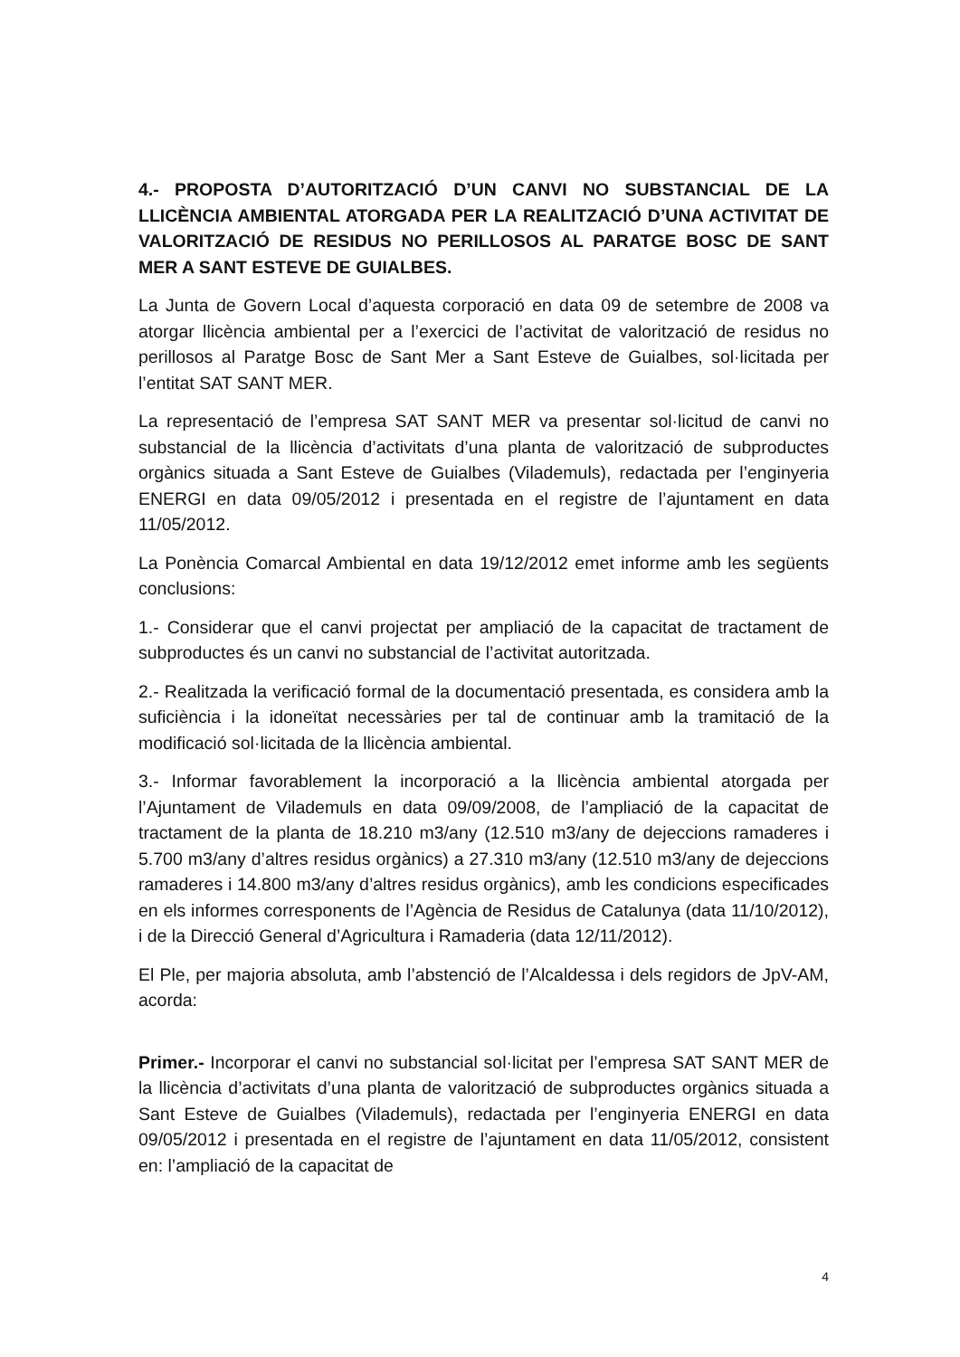4.- PROPOSTA D’AUTORITZACIÓ D’UN CANVI NO SUBSTANCIAL DE LA LLICÈNCIA AMBIENTAL ATORGADA PER LA REALITZACIÓ D’UNA ACTIVITAT DE VALORITZACIÓ DE RESIDUS NO PERILLOSOS AL PARATGE BOSC DE SANT MER A SANT ESTEVE DE GUIALBES.
La Junta de Govern Local d’aquesta corporació en data 09 de setembre de 2008 va atorgar llicència ambiental per a l’exercici de l’activitat de valorització de residus no perillosos al Paratge Bosc de Sant Mer a Sant Esteve de Guialbes, sol·licitada per l’entitat SAT SANT MER.
La representació de l’empresa SAT SANT MER va presentar sol·licitud de canvi no substancial de la llicència d’activitats d’una planta de valorització de subproductes orgànics situada a Sant Esteve de Guialbes (Vilademuls), redactada per l’enginyeria ENERGI en data 09/05/2012 i presentada en el registre de l’ajuntament en data 11/05/2012.
La Ponència Comarcal Ambiental en data 19/12/2012 emet informe amb les següents conclusions:
1.- Considerar que el canvi projectat per ampliació de la capacitat de tractament de subproductes és un canvi no substancial de l’activitat autoritzada.
2.- Realitzada la verificació formal de la documentació presentada, es considera amb la suficiència i la idoneïtat necessàries per tal de continuar amb la tramitació de la modificació sol·licitada de la llicència ambiental.
3.- Informar favorablement la incorporació a la llicència ambiental atorgada per l’Ajuntament de Vilademuls en data 09/09/2008, de l’ampliació de la capacitat de tractament de la planta de 18.210 m3/any (12.510 m3/any de dejeccions ramaderes i 5.700 m3/any d’altres residus orgànics) a 27.310 m3/any (12.510 m3/any de dejeccions ramaderes i 14.800 m3/any d’altres residus orgànics), amb les condicions especificades en els informes corresponents de l’Agència de Residus de Catalunya (data 11/10/2012), i de la Direcció General d’Agricultura i Ramaderia (data 12/11/2012).
El Ple, per majoria absoluta, amb l’abstenció de l’Alcaldessa i dels regidors de JpV-AM, acorda:
Primer.- Incorporar el canvi no substancial sol·licitat per l’empresa SAT SANT MER de la llicència d’activitats d’una planta de valorització de subproductes orgànics situada a Sant Esteve de Guialbes (Vilademuls), redactada per l’enginyeria ENERGI en data 09/05/2012 i presentada en el registre de l’ajuntament en data 11/05/2012, consistent en: l’ampliació de la capacitat de
4